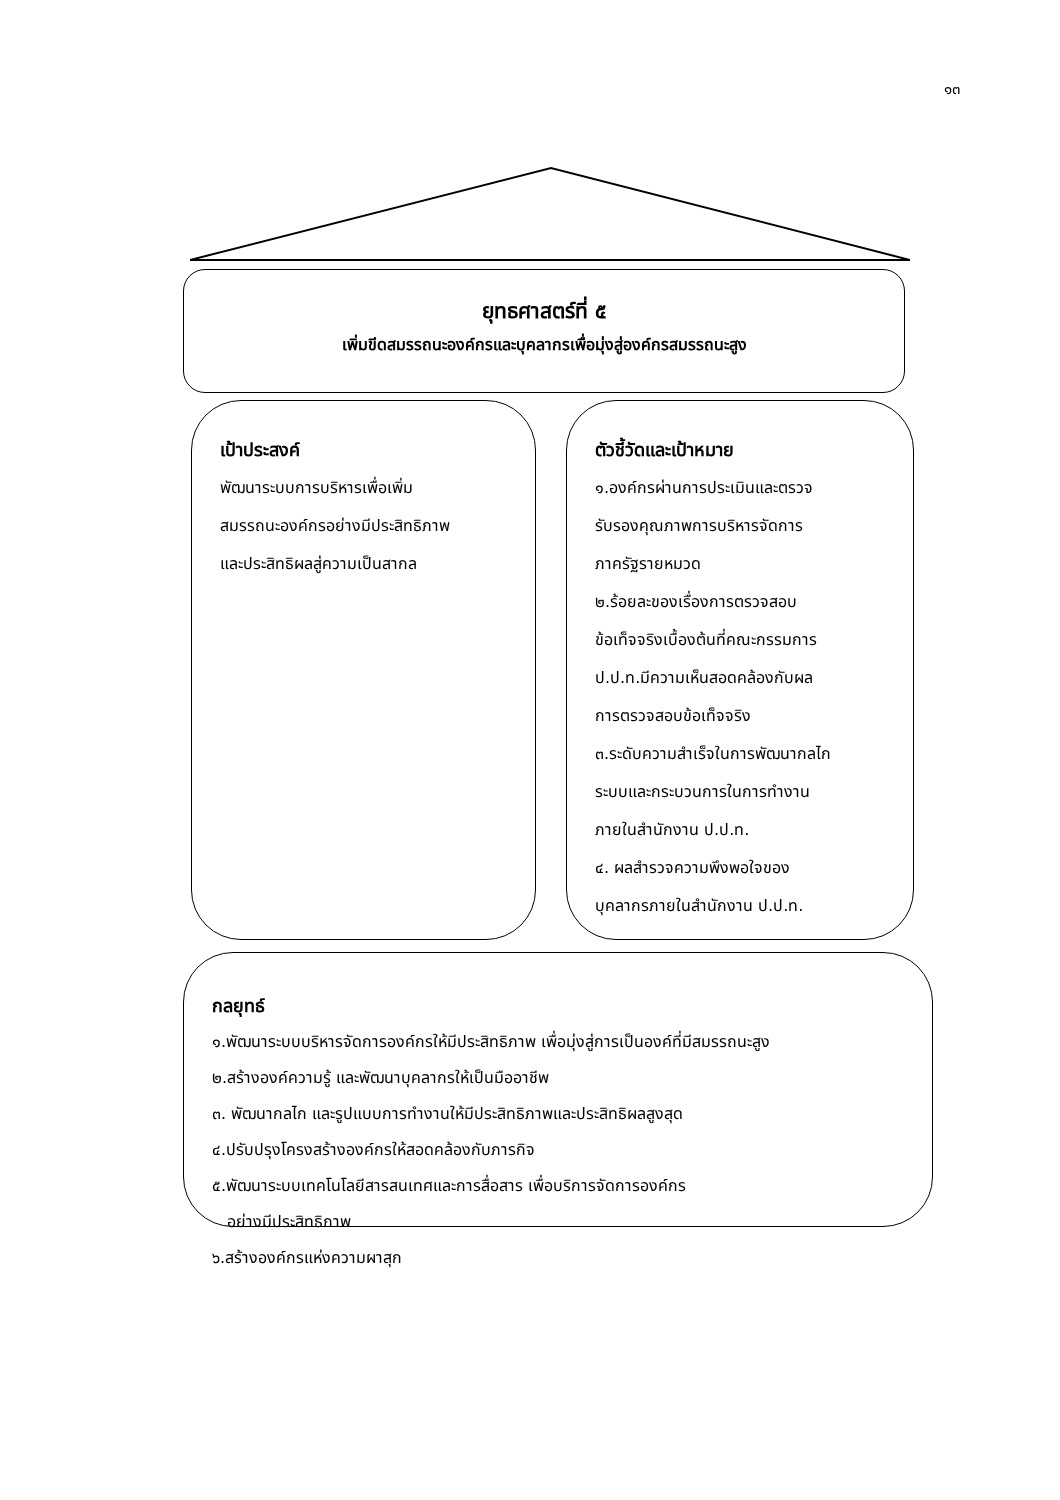๑๓
ยุทธศาสตร์ที่ ๕
เพิ่มขีดสมรรถนะองค์กรและบุคลากรเพื่อมุ่งสู่องค์กรสมรรถนะสูง
เป้าประสงค์
พัฒนาระบบการบริหารเพื่อเพิ่ม
สมรรถนะองค์กรอย่างมีประสิทธิภาพ
และประสิทธิผลสู่ความเป็นสากล
ตัวชี้วัดและเป้าหมาย
๑.องค์กรผ่านการประเมินและตรวจ
รับรองคุณภาพการบริหารจัดการ
ภาครัฐรายหมวด
๒.ร้อยละของเรื่องการตรวจสอบ
ข้อเท็จจริงเบื้องต้นที่คณะกรรมการ
ป.ป.ท.มีความเห็นสอดคล้องกับผล
การตรวจสอบข้อเท็จจริง
๓.ระดับความสำเร็จในการพัฒนากลไก
ระบบและกระบวนการในการทำงาน
ภายในสำนักงาน ป.ป.ท.
๔. ผลสำรวจความพึงพอใจของ
บุคลากรภายในสำนักงาน ป.ป.ท.
กลยุทธ์
๑.พัฒนาระบบบริหารจัดการองค์กรให้มีประสิทธิภาพ เพื่อมุ่งสู่การเป็นองค์ที่มีสมรรถนะสูง
๒.สร้างองค์ความรู้ และพัฒนาบุคลากรให้เป็นมืออาชีพ
๓. พัฒนากลไก และรูปแบบการทำงานให้มีประสิทธิภาพและประสิทธิผลสูงสุด
๔.ปรับปรุงโครงสร้างองค์กรให้สอดคล้องกับภารกิจ
๕.พัฒนาระบบเทคโนโลยีสารสนเทศและการสื่อสาร เพื่อบริการจัดการองค์กร
อย่างมีประสิทธิภาพ
๖.สร้างองค์กรแห่งความผาสุก